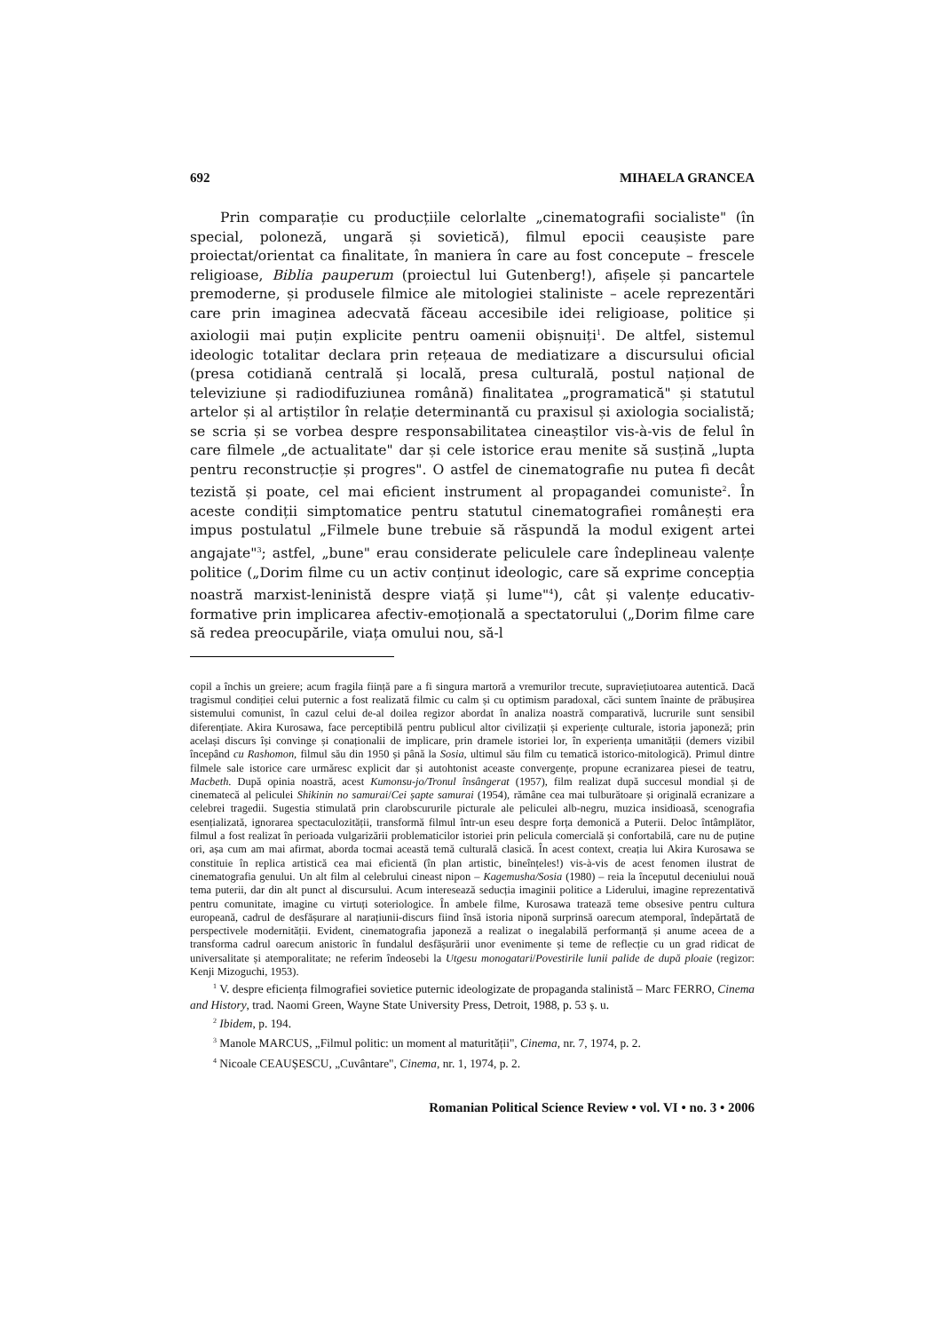692 MIHAELA GRANCEA
Prin comparație cu producțiile celorlalte „cinematografii socialiste" (în special, poloneză, ungară și sovietică), filmul epocii ceaușiste pare proiectat/orientat ca finalitate, în maniera în care au fost concepute – frescele religioase, Biblia pauperum (proiectul lui Gutenberg!), afișele și pancartele premoderne, și produsele filmice ale mitologiei staliniste – acele reprezentări care prin imaginea adecvată făceau accesibile idei religioase, politice și axiologii mai puțin explicite pentru oamenii obișnuiți<sup>1</sup>. De altfel, sistemul ideologic totalitar declara prin rețeaua de mediatizare a discursului oficial (presa cotidiană centrală și locală, presa culturală, postul național de televiziune și radiodifuziunea română) finalitatea „programatică" și statutul artelor și al artiștilor în relație determinantă cu praxisul și axiologia socialistă; se scria și se vorbea despre responsabilitatea cineaștilor vis-à-vis de felul în care filmele „de actualitate" dar și cele istorice erau menite să susțină „lupta pentru reconstrucție și progres". O astfel de cinematografie nu putea fi decât tezistă și poate, cel mai eficient instrument al propagandei comuniste<sup>2</sup>. În aceste condiții simptomatice pentru statutul cinematografiei românești era impus postulatul „Filmele bune trebuie să răspundă la modul exigent artei angajate"<sup>3</sup>; astfel, „bune" erau considerate peliculele care îndeplineau valențe politice („Dorim filme cu un activ conținut ideologic, care să exprime concepția noastră marxist-leninistă despre viață și lume"<sup>4</sup>), cât și valențe educativ-formative prin implicarea afectiv-emoțională a spectatorului („Dorim filme care să redea preocupările, viața omului nou, să-l
copil a închis un greiere; acum fragila ființă pare a fi singura martoră a vremurilor trecute, supraviețiutoarea autentică. Dacă tragismul condiției celui puternic a fost realizată filmic cu calm și cu optimism paradoxal, căci suntem înainte de prăbușirea sistemului comunist, în cazul celui de-al doilea regizor abordat în analiza noastră comparativă, lucrurile sunt sensibil diferențiate. Akira Kurosawa, face perceptibilă pentru publicul altor civilizații și experiențe culturale, istoria japoneză; prin același discurs își convinge și conaționalii de implicare, prin dramele istoriei lor, în experiența umanității (demers vizibil începând cu Rashomon, filmul său din 1950 și până la Sosia, ultimul său film cu tematică istorico-mitologică). Primul dintre filmele sale istorice care urmăresc explicit dar și autohtonist aceaste convergențe, propune ecranizarea piesei de teatru, Macbeth. După opinia noastră, acest Kumonsu-jo/Tronul însângerat (1957), film realizat după succesul mondial și de cinematecă al peliculei Shikinin no samurai/Cei șapte samurai (1954), rămâne cea mai tulburătoare și originală ecranizare a celebrei tragedii. Sugestia stimulată prin clarobscururile picturale ale peliculei alb-negru, muzica insidioasă, scenografia esențializată, ignorarea spectaculozității, transformă filmul într-un eseu despre forța demonică a Puterii. Deloc întâmplător, filmul a fost realizat în perioada vulgarizării problematicilor istoriei prin pelicula comercială și confortabilă, care nu de puține ori, așa cum am mai afirmat, aborda tocmai această temă culturală clasică. În acest context, creația lui Akira Kurosawa se constituie în replica artistică cea mai eficientă (în plan artistic, bineînțeles!) vis-à-vis de acest fenomen ilustrat de cinematografia genului. Un alt film al celebrului cineast nipon – Kagemusha/Sosia (1980) – reia la începutul deceniului nouă tema puterii, dar din alt punct al discursului. Acum interesează seducția imaginii politice a Liderului, imagine reprezentativă pentru comunitate, imagine cu virtuți soteriologice. În ambele filme, Kurosawa tratează teme obsesive pentru cultura europeană, cadrul de desfășurare al narațiunii-discurs fiind însă istoria niponă surprinsă oarecum atemporal, îndepărtată de perspectivele modernității. Evident, cinematografia japoneză a realizat o inegalabilă performanță și anume aceea de a transforma cadrul oarecum anistoric în fundalul desfășurării unor evenimente și teme de reflecție cu un grad ridicat de universalitate și atemporalitate; ne referim îndeosebi la Utgesu monogatari/Povestirile lunii palide de după ploaie (regizor: Kenji Mizoguchi, 1953).
<sup>1</sup> V. despre eficiența filmografiei sovietice puternic ideologizate de propaganda stalinistă – Marc FERRO, Cinema and History, trad. Naomi Green, Wayne State University Press, Detroit, 1988, p. 53 ș. u.
<sup>2</sup> Ibidem, p. 194.
<sup>3</sup> Manole MARCUS, „Filmul politic: un moment al maturității", Cinema, nr. 7, 1974, p. 2.
<sup>4</sup> Nicoale CEAUȘESCU, „Cuvântare", Cinema, nr. 1, 1974, p. 2.
Romanian Political Science Review • vol. VI • no. 3 • 2006